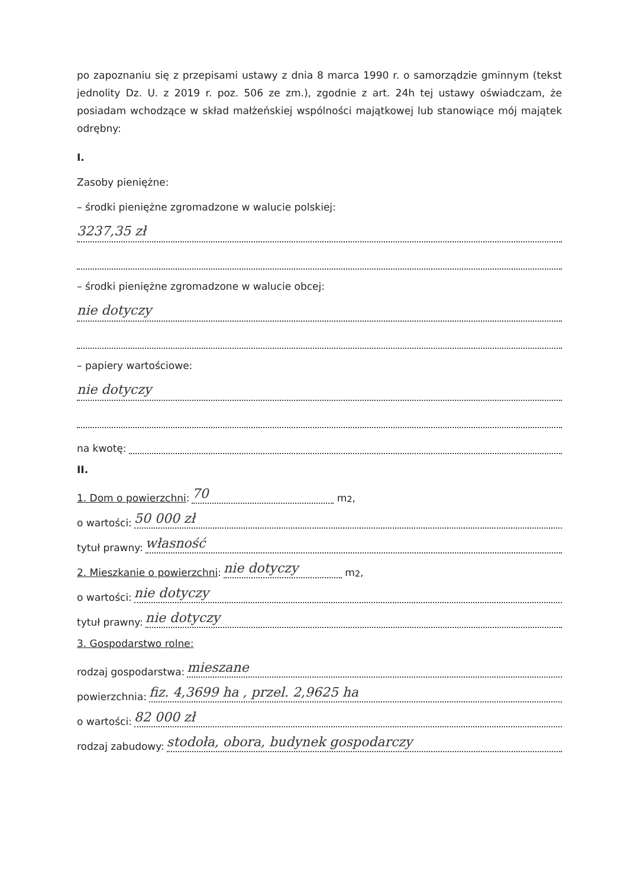po zapoznaniu się z przepisami ustawy z dnia 8 marca 1990 r. o samorządzie gminnym (tekst jednolity Dz. U. z 2019 r. poz. 506 ze zm.), zgodnie z art. 24h tej ustawy oświadczam, że posiadam wchodzące w skład małżeńskiej wspólności majątkowej lub stanowiące mój majątek odrębny:
I.
Zasoby pieniężne:
– środki pieniężne zgromadzone w walucie polskiej:
3237,35 zł
– środki pieniężne zgromadzone w walucie obcej:
nie dotyczy
– papiery wartościowe:
nie dotyczy
na kwotę:
II.
1. Dom o powierzchni: 70 m<sup>2</sup>,
o wartości: 50 000 zł
tytuł prawny: własność
2. Mieszkanie o powierzchni: nie dotyczy m<sup>2</sup>,
o wartości: nie dotyczy
tytuł prawny: nie dotyczy
3. Gospodarstwo rolne:
rodzaj gospodarstwa: mieszane
powierzchnia: fiz. 4,3699 ha , przel. 2,9625 ha
o wartości: 82 000 zł
rodzaj zabudowy: stodoła, obora, budynek gospodarczy